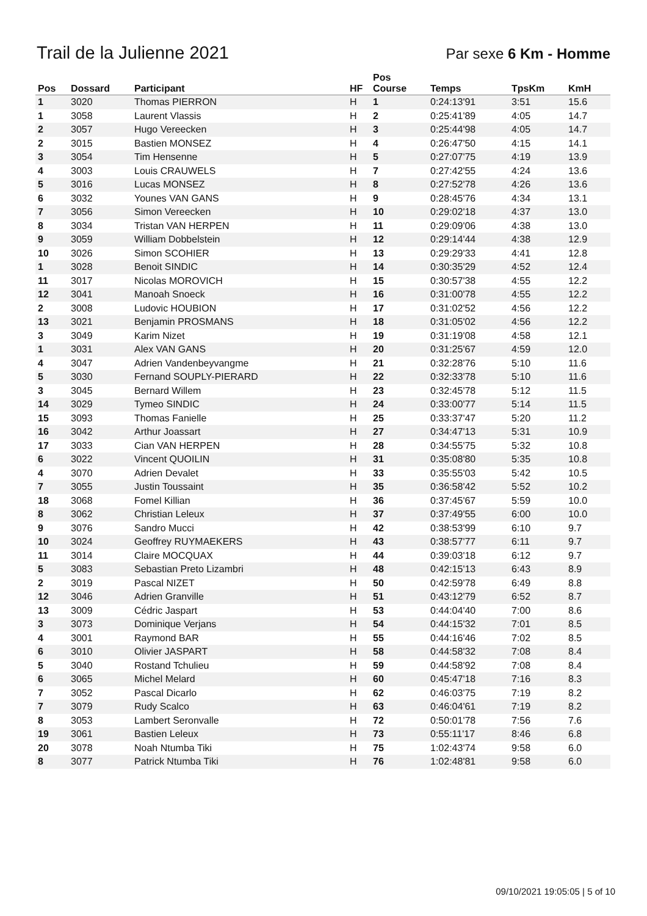Trail de la Julienne 2021
Par sexe 6 Km - Homme
| Pos | Dossard | Participant | HF | Pos Course | Temps | TpsKm | KmH |
| --- | --- | --- | --- | --- | --- | --- | --- |
| 1 | 3020 | Thomas PIERRON | H | 1 | 0:24:13'91 | 3:51 | 15.6 |
| 1 | 3058 | Laurent Vlassis | H | 2 | 0:25:41'89 | 4:05 | 14.7 |
| 2 | 3057 | Hugo Vereecken | H | 3 | 0:25:44'98 | 4:05 | 14.7 |
| 2 | 3015 | Bastien MONSEZ | H | 4 | 0:26:47'50 | 4:15 | 14.1 |
| 3 | 3054 | Tim Hensenne | H | 5 | 0:27:07'75 | 4:19 | 13.9 |
| 4 | 3003 | Louis CRAUWELS | H | 7 | 0:27:42'55 | 4:24 | 13.6 |
| 5 | 3016 | Lucas MONSEZ | H | 8 | 0:27:52'78 | 4:26 | 13.6 |
| 6 | 3032 | Younes VAN GANS | H | 9 | 0:28:45'76 | 4:34 | 13.1 |
| 7 | 3056 | Simon Vereecken | H | 10 | 0:29:02'18 | 4:37 | 13.0 |
| 8 | 3034 | Tristan VAN HERPEN | H | 11 | 0:29:09'06 | 4:38 | 13.0 |
| 9 | 3059 | William Dobbelstein | H | 12 | 0:29:14'44 | 4:38 | 12.9 |
| 10 | 3026 | Simon SCOHIER | H | 13 | 0:29:29'33 | 4:41 | 12.8 |
| 1 | 3028 | Benoit SINDIC | H | 14 | 0:30:35'29 | 4:52 | 12.4 |
| 11 | 3017 | Nicolas MOROVICH | H | 15 | 0:30:57'38 | 4:55 | 12.2 |
| 12 | 3041 | Manoah Snoeck | H | 16 | 0:31:00'78 | 4:55 | 12.2 |
| 2 | 3008 | Ludovic HOUBION | H | 17 | 0:31:02'52 | 4:56 | 12.2 |
| 13 | 3021 | Benjamin PROSMANS | H | 18 | 0:31:05'02 | 4:56 | 12.2 |
| 3 | 3049 | Karim Nizet | H | 19 | 0:31:19'08 | 4:58 | 12.1 |
| 1 | 3031 | Alex VAN GANS | H | 20 | 0:31:25'67 | 4:59 | 12.0 |
| 4 | 3047 | Adrien Vandenbeyvangme | H | 21 | 0:32:28'76 | 5:10 | 11.6 |
| 5 | 3030 | Fernand SOUPLY-PIERARD | H | 22 | 0:32:33'78 | 5:10 | 11.6 |
| 3 | 3045 | Bernard Willem | H | 23 | 0:32:45'78 | 5:12 | 11.5 |
| 14 | 3029 | Tymeo SINDIC | H | 24 | 0:33:00'77 | 5:14 | 11.5 |
| 15 | 3093 | Thomas Fanielle | H | 25 | 0:33:37'47 | 5:20 | 11.2 |
| 16 | 3042 | Arthur Joassart | H | 27 | 0:34:47'13 | 5:31 | 10.9 |
| 17 | 3033 | Cian VAN HERPEN | H | 28 | 0:34:55'75 | 5:32 | 10.8 |
| 6 | 3022 | Vincent QUOILIN | H | 31 | 0:35:08'80 | 5:35 | 10.8 |
| 4 | 3070 | Adrien Devalet | H | 33 | 0:35:55'03 | 5:42 | 10.5 |
| 7 | 3055 | Justin Toussaint | H | 35 | 0:36:58'42 | 5:52 | 10.2 |
| 18 | 3068 | Fomel Killian | H | 36 | 0:37:45'67 | 5:59 | 10.0 |
| 8 | 3062 | Christian Leleux | H | 37 | 0:37:49'55 | 6:00 | 10.0 |
| 9 | 3076 | Sandro Mucci | H | 42 | 0:38:53'99 | 6:10 | 9.7 |
| 10 | 3024 | Geoffrey RUYMAEKERS | H | 43 | 0:38:57'77 | 6:11 | 9.7 |
| 11 | 3014 | Claire MOCQUAX | H | 44 | 0:39:03'18 | 6:12 | 9.7 |
| 5 | 3083 | Sebastian Preto Lizambri | H | 48 | 0:42:15'13 | 6:43 | 8.9 |
| 2 | 3019 | Pascal NIZET | H | 50 | 0:42:59'78 | 6:49 | 8.8 |
| 12 | 3046 | Adrien Granville | H | 51 | 0:43:12'79 | 6:52 | 8.7 |
| 13 | 3009 | Cédric Jaspart | H | 53 | 0:44:04'40 | 7:00 | 8.6 |
| 3 | 3073 | Dominique Verjans | H | 54 | 0:44:15'32 | 7:01 | 8.5 |
| 4 | 3001 | Raymond BAR | H | 55 | 0:44:16'46 | 7:02 | 8.5 |
| 6 | 3010 | Olivier JASPART | H | 58 | 0:44:58'32 | 7:08 | 8.4 |
| 5 | 3040 | Rostand Tchulieu | H | 59 | 0:44:58'92 | 7:08 | 8.4 |
| 6 | 3065 | Michel Melard | H | 60 | 0:45:47'18 | 7:16 | 8.3 |
| 7 | 3052 | Pascal Dicarlo | H | 62 | 0:46:03'75 | 7:19 | 8.2 |
| 7 | 3079 | Rudy Scalco | H | 63 | 0:46:04'61 | 7:19 | 8.2 |
| 8 | 3053 | Lambert Seronvalle | H | 72 | 0:50:01'78 | 7:56 | 7.6 |
| 19 | 3061 | Bastien Leleux | H | 73 | 0:55:11'17 | 8:46 | 6.8 |
| 20 | 3078 | Noah Ntumba Tiki | H | 75 | 1:02:43'74 | 9:58 | 6.0 |
| 8 | 3077 | Patrick Ntumba Tiki | H | 76 | 1:02:48'81 | 9:58 | 6.0 |
09/10/2021 19:05:05 | 5 of 10